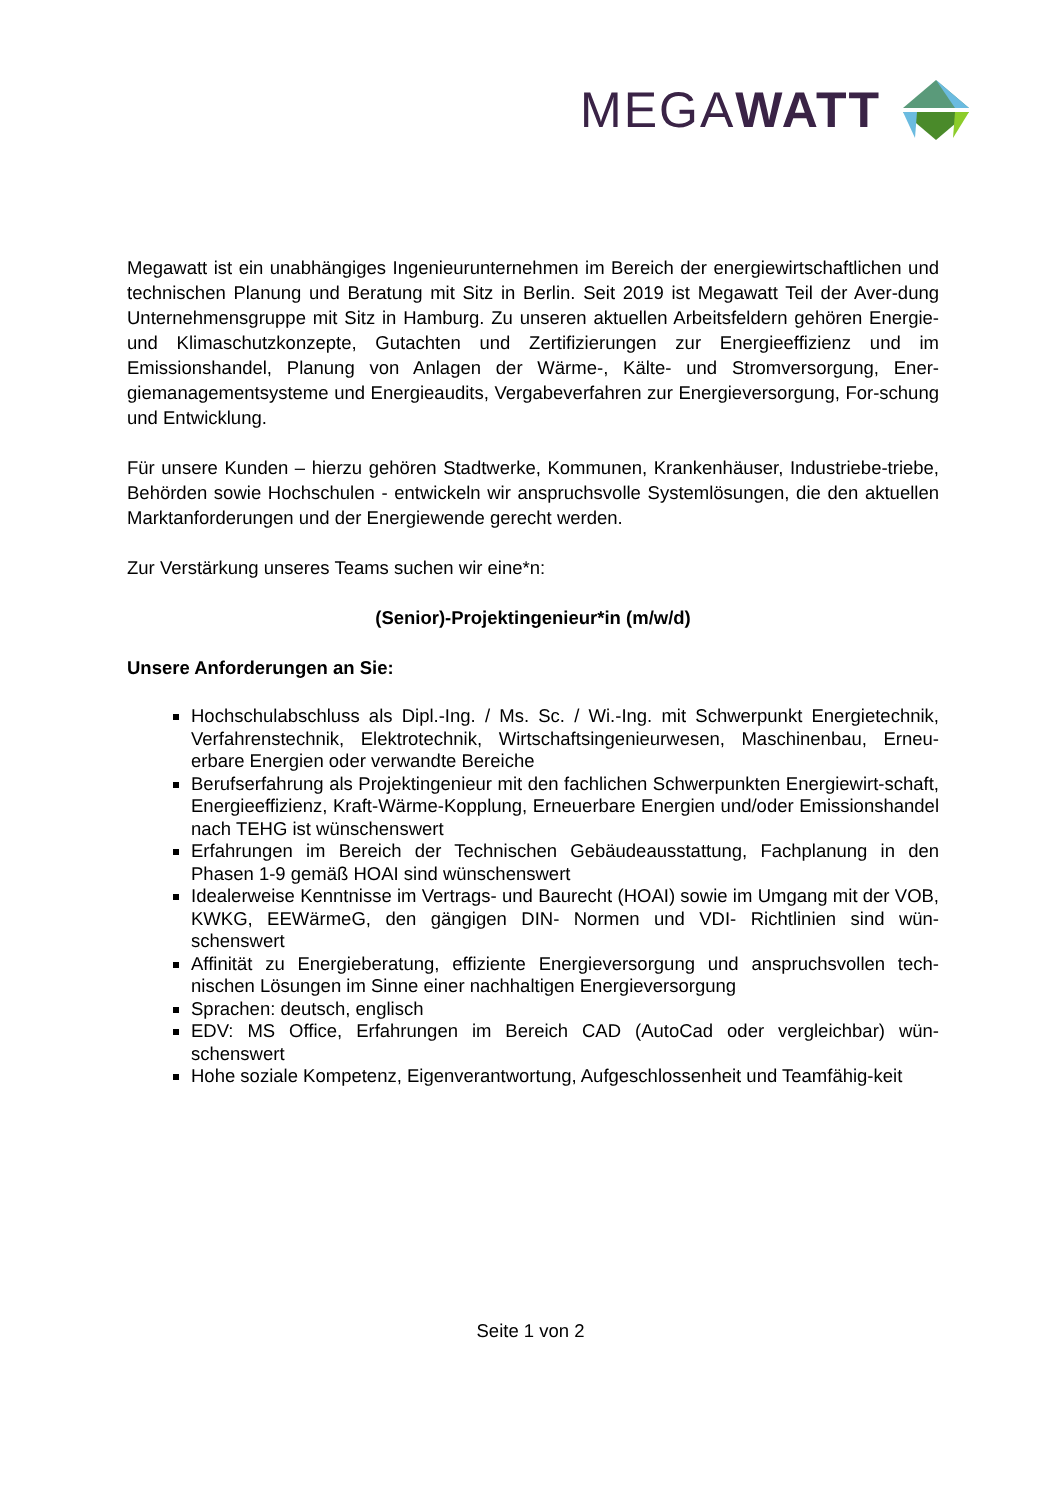MEGAWATT
Megawatt ist ein unabhängiges Ingenieurunternehmen im Bereich der energiewirtschaftlichen und technischen Planung und Beratung mit Sitz in Berlin. Seit 2019 ist Megawatt Teil der Aver-dung Unternehmensgruppe mit Sitz in Hamburg. Zu unseren aktuellen Arbeitsfeldern gehören Energie- und Klimaschutzkonzepte, Gutachten und Zertifizierungen zur Energieeffizienz und im Emissionshandel, Planung von Anlagen der Wärme-, Kälte- und Stromversorgung, Ener-giemanagementsysteme und Energieaudits, Vergabeverfahren zur Energieversorgung, For-schung und Entwicklung.
Für unsere Kunden – hierzu gehören Stadtwerke, Kommunen, Krankenhäuser, Industriebe-triebe, Behörden sowie Hochschulen - entwickeln wir anspruchsvolle Systemlösungen, die den aktuellen Marktanforderungen und der Energiewende gerecht werden.
Zur Verstärkung unseres Teams suchen wir eine*n:
(Senior)-Projektingenieur*in (m/w/d)
Unsere Anforderungen an Sie:
Hochschulabschluss als Dipl.-Ing. / Ms. Sc. / Wi.-Ing. mit Schwerpunkt Energietechnik, Verfahrenstechnik, Elektrotechnik, Wirtschaftsingenieurwesen, Maschinenbau, Erneu-erbare Energien oder verwandte Bereiche
Berufserfahrung als Projektingenieur mit den fachlichen Schwerpunkten Energiewirt-schaft, Energieeffizienz, Kraft-Wärme-Kopplung, Erneuerbare Energien und/oder Emissionshandel nach TEHG ist wünschenswert
Erfahrungen im Bereich der Technischen Gebäudeausstattung, Fachplanung in den Phasen 1-9 gemäß HOAI sind wünschenswert
Idealerweise Kenntnisse im Vertrags- und Baurecht (HOAI) sowie im Umgang mit der VOB, KWKG, EEWärmeG, den gängigen DIN- Normen und VDI- Richtlinien sind wün-schenswert
Affinität zu Energieberatung, effiziente Energieversorgung und anspruchsvollen tech-nischen Lösungen im Sinne einer nachhaltigen Energieversorgung
Sprachen: deutsch, englisch
EDV: MS Office, Erfahrungen im Bereich CAD (AutoCad oder vergleichbar) wün-schenswert
Hohe soziale Kompetenz, Eigenverantwortung, Aufgeschlossenheit und Teamfähig-keit
Seite 1 von 2